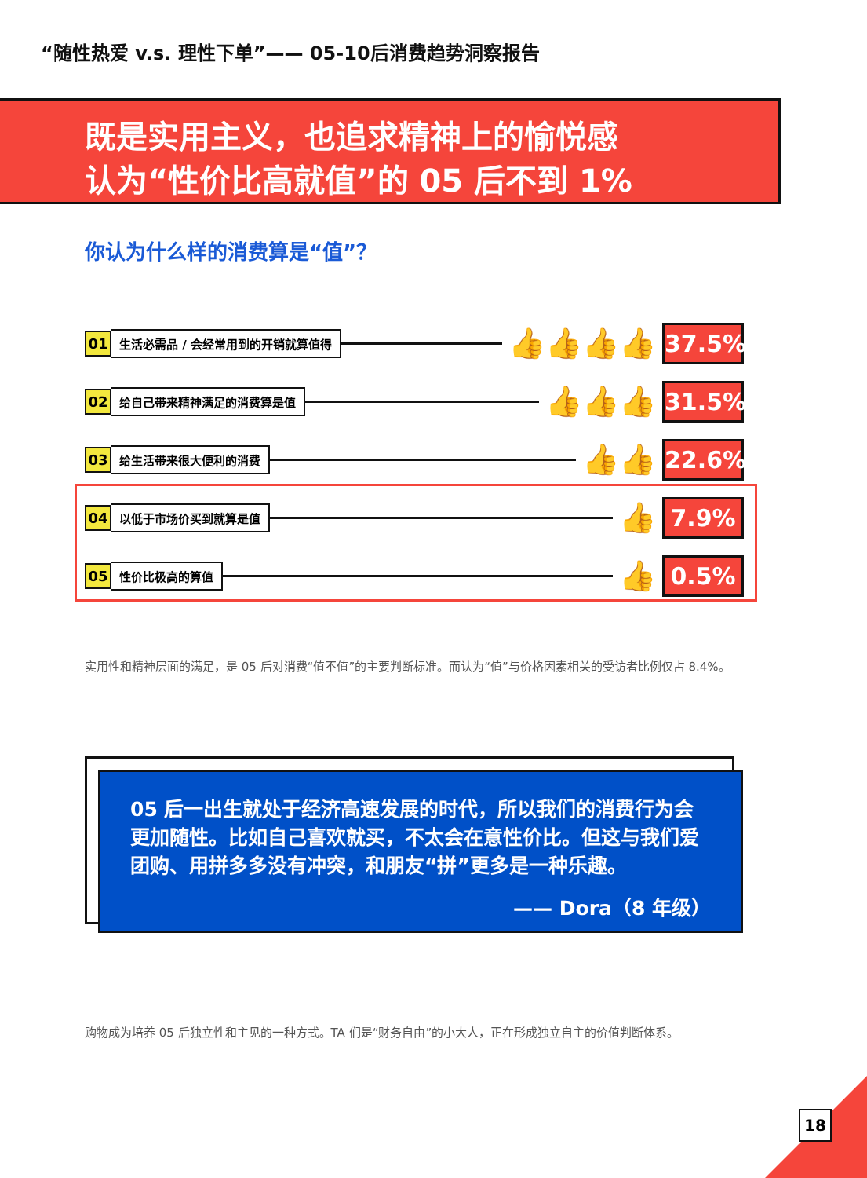“随性热爱 v.s. 理性下单”—— 05-10后消费趋势洞察报告
既是实用主义，也追求精神上的愉悦感
认为“性价比高就值”的 05 后不到 1%
你认为什么样的消费算是“值”？
01 生活必需品 / 会经常用到的开销就算值得 👍👍👍👍 37.5%
02 给自己带来精神满足的消费算是值 👍👍👍 31.5%
03 给生活带来很大便利的消费 👍👍 22.6%
04 以低于市场价买到就算是值 👍 7.9%
05 性价比极高的算值 👍 0.5%
实用性和精神层面的满足，是 05 后对消费“值不值”的主要判断标准。而认为“值”与价格因素相关的受访者比例仅占 8.4%。
05 后一出生就处于经济高速发展的时代，所以我们的消费行为会更加随性。比如自己喜欢就买，不太会在意性价比。但这与我们爱团购、用拼多多没有冲突，和朋友“拼”更多是一种乐趣。
—— Dora（8 年级）
购物成为培养 05 后独立性和主见的一种方式。TA 们是“财务自由”的小大人，正在形成独立自主的价值判断体系。
18